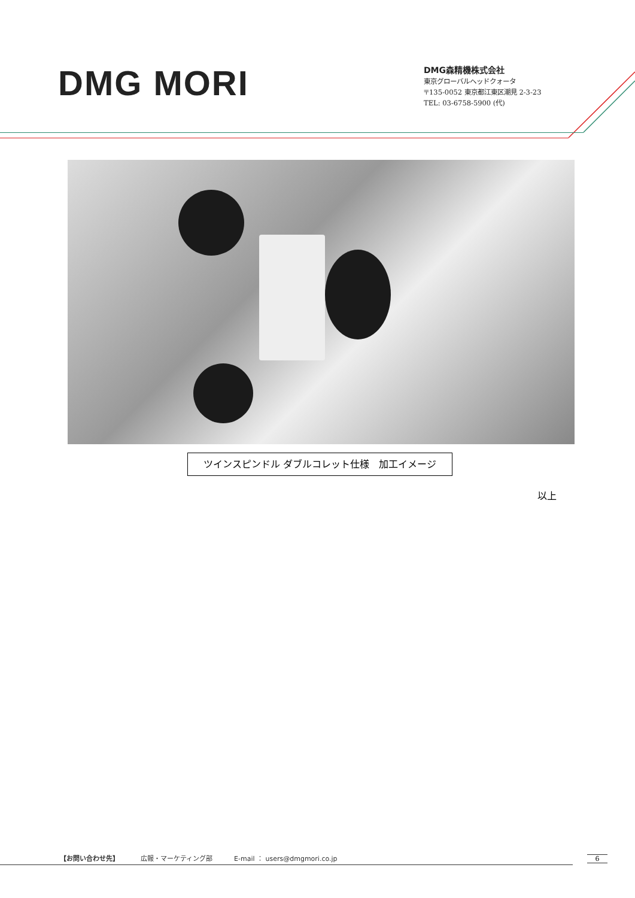DMG MORI
DMG森精機株式会社
東京グローバルヘッドクォータ
〒135-0052 東京都江東区潮見 2-3-23
TEL: 03-6758-5900 (代)
ツインスピンドル ダブルコレット仕様　加工イメージ
以上
【お問い合わせ先】 広報・マーケティング部 E-mail ： users@dmgmori.co.jp
6